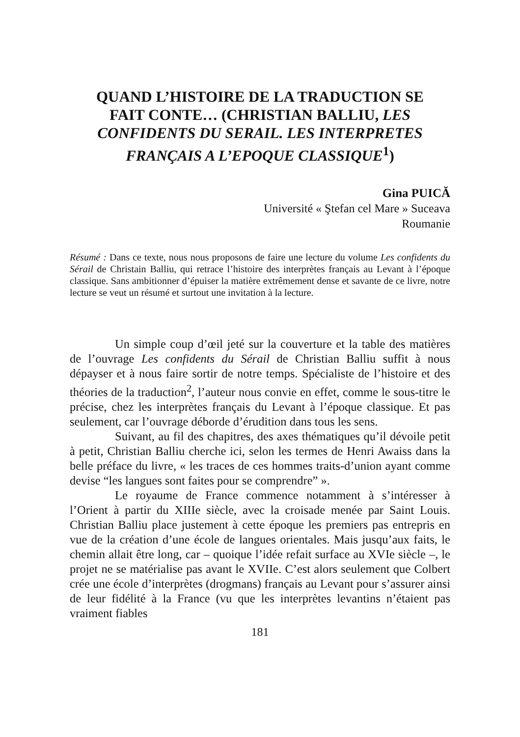QUAND L’HISTOIRE DE LA TRADUCTION SE FAIT CONTE… (CHRISTIAN BALLIU, LES CONFIDENTS DU SERAIL. LES INTERPRETES FRANÇAIS A L’EPOQUE CLASSIQUE<sup>1</sup>)
Gina PUICĂ
Université « Ştefan cel Mare » Suceava
Roumanie
Résumé : Dans ce texte, nous nous proposons de faire une lecture du volume Les confidents du Sérail de Christain Balliu, qui retrace l’histoire des interprètes français au Levant à l’époque classique. Sans ambitionner d’épuiser la matière extrêmement dense et savante de ce livre, notre lecture se veut un résumé et surtout une invitation à la lecture.
Un simple coup d’œil jeté sur la couverture et la table des matières de l’ouvrage Les confidents du Sérail de Christian Balliu suffit à nous dépayser et à nous faire sortir de notre temps. Spécialiste de l’histoire et des théories de la traduction<sup>2</sup>, l’auteur nous convie en effet, comme le sous-titre le précise, chez les interprètes français du Levant à l’époque classique. Et pas seulement, car l’ouvrage déborde d’érudition dans tous les sens.
Suivant, au fil des chapitres, des axes thématiques qu’il dévoile petit à petit, Christian Balliu cherche ici, selon les termes de Henri Awaiss dans la belle préface du livre, « les traces de ces hommes traits-d’union ayant comme devise “les langues sont faites pour se comprendre” ».
Le royaume de France commence notamment à s’intéresser à l’Orient à partir du XIIIe siècle, avec la croisade menée par Saint Louis. Christian Balliu place justement à cette époque les premiers pas entrepris en vue de la création d’une école de langues orientales. Mais jusqu’aux faits, le chemin allait être long, car – quoique l’idée refait surface au XVIe siècle –, le projet ne se matérialise pas avant le XVIIe. C’est alors seulement que Colbert crée une école d’interprètes (drogmans) français au Levant pour s’assurer ainsi de leur fidélité à la France (vu que les interprètes levantins n’étaient pas vraiment fiables
181